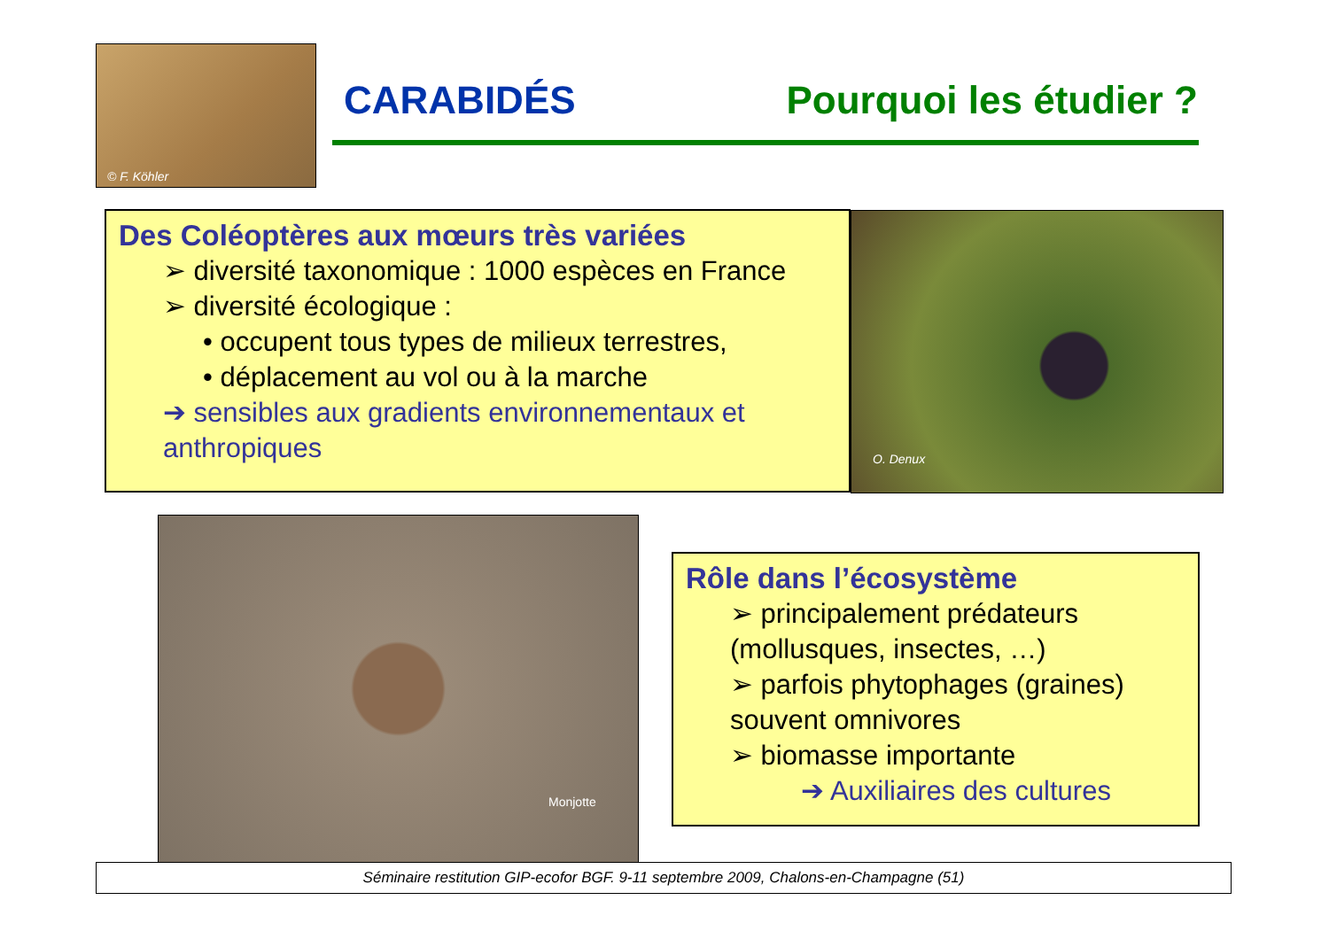© F. Köhler
CARABIDÉS Pourquoi les étudier ?
Des Coléoptères aux mœurs très variées
➢ diversité taxonomique : 1000 espèces en France
➢ diversité écologique :
• occupent tous types de milieux terrestres,
• déplacement au vol ou à la marche
➔ sensibles aux gradients environnementaux et anthropiques
O. Denux
Monjotte
Rôle dans l’écosystème
➢ principalement prédateurs (mollusques, insectes, …)
➢ parfois phytophages (graines) souvent omnivores
➢ biomasse importante
➔ Auxiliaires des cultures
Séminaire restitution GIP-ecofor BGF. 9-11 septembre 2009, Chalons-en-Champagne (51)